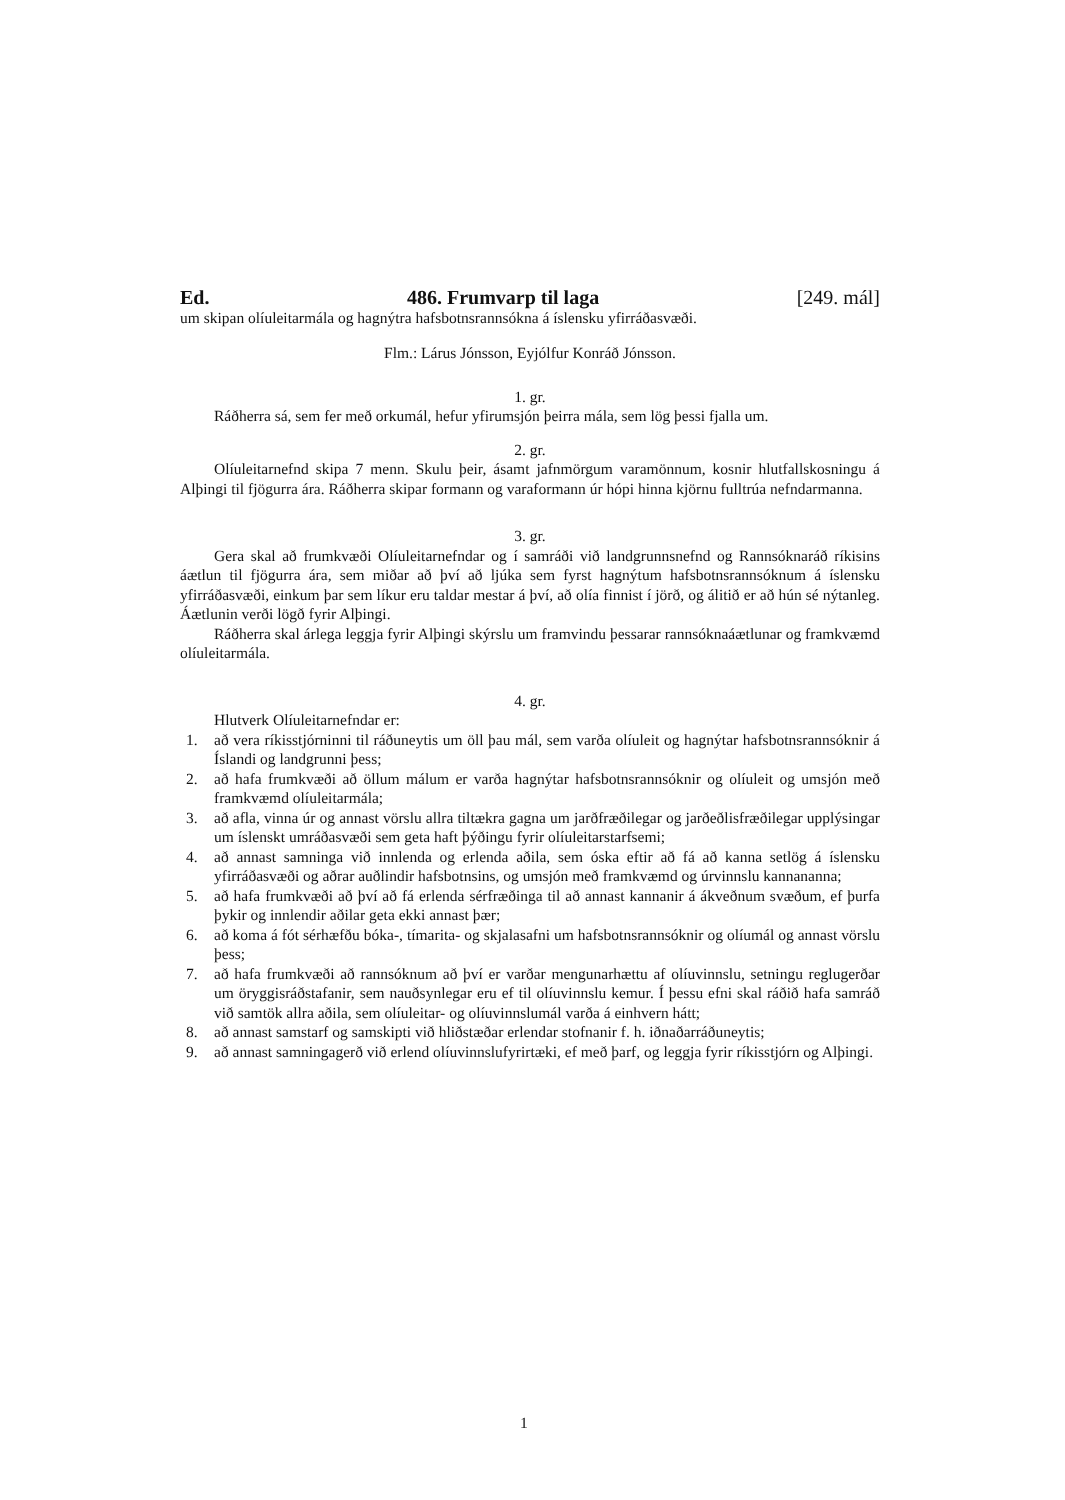Ed. 486. Frumvarp til laga [249. mál]
um skipan olíuleitarmála og hagnýtra hafsbotnsrannsókna á íslensku yfirráðasvæði.
Flm.: Lárus Jónsson, Eyjólfur Konráð Jónsson.
1. gr.
Ráðherra sá, sem fer með orkumál, hefur yfirumsjón þeirra mála, sem lög þessi fjalla um.
2. gr.
Olíuleitarnefnd skipa 7 menn. Skulu þeir, ásamt jafnmörgum varamönnum, kosnir hlutfallskosningu á Alþingi til fjögurra ára. Ráðherra skipar formann og varaformann úr hópi hinna kjörnu fulltrúa nefndarmanna.
3. gr.
Gera skal að frumkvæði Olíuleitarnefndar og í samráði við landgrunnsnefnd og Rannsóknaráð ríkisins áætlun til fjögurra ára, sem miðar að því að ljúka sem fyrst hagnýtum hafsbotnsrannsóknum á íslensku yfirráðasvæði, einkum þar sem líkur eru taldar mestar á því, að olía finnist í jörð, og álitið er að hún sé nýtanleg. Áætlunin verði lögð fyrir Alþingi.
Ráðherra skal árlega leggja fyrir Alþingi skýrslu um framvindu þessarar rannsóknaáætlunar og framkvæmd olíuleitarmála.
4. gr.
Hlutverk Olíuleitarnefndar er:
1. að vera ríkisstjórninni til ráðuneytis um öll þau mál, sem varða olíuleit og hagnýtar hafsbotnsrannsóknir á Íslandi og landgrunni þess;
2. að hafa frumkvæði að öllum málum er varða hagnýtar hafsbotnsrannsóknir og olíuleit og umsjón með framkvæmd olíuleitarmála;
3. að afla, vinna úr og annast vörslu allra tiltækra gagna um jarðfræðilegar og jarðeðlisfræðilegar upplýsingar um íslenskt umráðasvæði sem geta haft þýðingu fyrir olíuleitarstarfsemi;
4. að annast samninga við innlenda og erlenda aðila, sem óska eftir að fá að kanna setlög á íslensku yfirráðasvæði og aðrar auðlindir hafsbotnsins, og umsjón með framkvæmd og úrvinnslu kannananna;
5. að hafa frumkvæði að því að fá erlenda sérfræðinga til að annast kannanir á ákveðnum svæðum, ef þurfa þykir og innlendir aðilar geta ekki annast þær;
6. að koma á fót sérhæfðu bóka-, tímarita- og skjalasafni um hafsbotnsrannsóknir og olíumál og annast vörslu þess;
7. að hafa frumkvæði að rannsóknum að því er varðar mengunarhættu af olíuvinnslu, setningu reglugerðar um öryggisráðstafanir, sem nauðsynlegar eru ef til olíuvinnslu kemur. Í þessu efni skal ráðið hafa samráð við samtök allra aðila, sem olíuleitar- og olíuvinnslumál varða á einhvern hátt;
8. að annast samstarf og samskipti við hliðstæðar erlendar stofnanir f. h. iðnaðarráðuneytis;
9. að annast samningagerð við erlend olíuvinnslufyrirtæki, ef með þarf, og leggja fyrir ríkisstjórn og Alþingi.
1